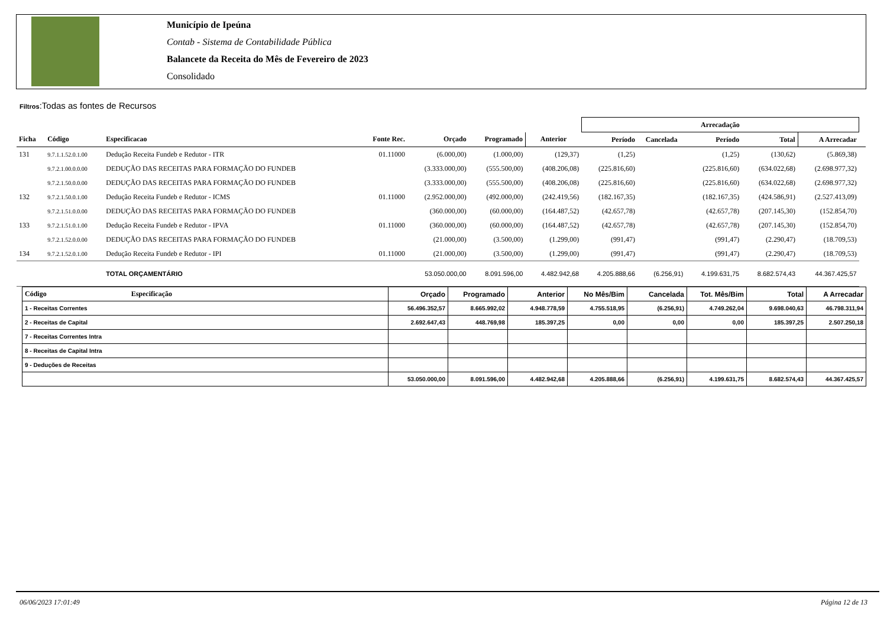Município de Ipeúna
Contab - Sistema de Contabilidade Pública
Balancete da Receita do Mês de Fevereiro de 2023
Consolidado
Filtros:Todas as fontes de Recursos
| | | | | | | | Arrecadação | | | | | |
| --- | --- | --- | --- | --- | --- | --- | --- | --- | --- | --- | --- | --- |
| Ficha | Código | Especificacao | Fonte Rec. | Orçado | Programado | Anterior | Período | Cancelada | Período | Total | A Arrecadar | |
| 131 | 9.7.1.1.52.0.1.00 | Dedução Receita Fundeb e Redutor - ITR | 01.11000 | (6.000,00) | (1.000,00) | (129,37) | (1,25) | | (1,25) | (130,62) | (5.869,38) | |
| | 9.7.2.1.00.0.0.00 | DEDUÇÃO DAS RECEITAS PARA FORMAÇÃO DO FUNDEB | | (3.333.000,00) | (555.500,00) | (408.206,08) | (225.816,60) | | (225.816,60) | (634.022,68) | (2.698.977,32) | |
| | 9.7.2.1.50.0.0.00 | DEDUÇÃO DAS RECEITAS PARA FORMAÇÃO DO FUNDEB | | (3.333.000,00) | (555.500,00) | (408.206,08) | (225.816,60) | | (225.816,60) | (634.022,68) | (2.698.977,32) | |
| 132 | 9.7.2.1.50.0.1.00 | Dedução Receita Fundeb e Redutor - ICMS | 01.11000 | (2.952.000,00) | (492.000,00) | (242.419,56) | (182.167,35) | | (182.167,35) | (424.586,91) | (2.527.413,09) | |
| | 9.7.2.1.51.0.0.00 | DEDUÇÃO DAS RECEITAS PARA FORMAÇÃO DO FUNDEB | | (360.000,00) | (60.000,00) | (164.487,52) | (42.657,78) | | (42.657,78) | (207.145,30) | (152.854,70) | |
| 133 | 9.7.2.1.51.0.1.00 | Dedução Receita Fundeb e Redutor - IPVA | 01.11000 | (360.000,00) | (60.000,00) | (164.487,52) | (42.657,78) | | (42.657,78) | (207.145,30) | (152.854,70) | |
| | 9.7.2.1.52.0.0.00 | DEDUÇÃO DAS RECEITAS PARA FORMAÇÃO DO FUNDEB | | (21.000,00) | (3.500,00) | (1.299,00) | (991,47) | | (991,47) | (2.290,47) | (18.709,53) | |
| 134 | 9.7.2.1.52.0.1.00 | Dedução Receita Fundeb e Redutor - IPI | 01.11000 | (21.000,00) | (3.500,00) | (1.299,00) | (991,47) | | (991,47) | (2.290,47) | (18.709,53) | |
| | | TOTAL ORÇAMENTÁRIO | | 53.050.000,00 | 8.091.596,00 | 4.482.942,68 | 4.205.888,66 | (6.256,91) | 4.199.631,75 | 8.682.574,43 | 44.367.425,57 | |
| Código Especificação | Orçado | Programado | Anterior | No Mês/Bim | Cancelada | Tot. Mês/Bim | Total | A Arrecadar |
| --- | --- | --- | --- | --- | --- | --- | --- | --- |
| 1 - Receitas Correntes | 56.496.352,57 | 8.665.992,02 | 4.948.778,59 | 4.755.518,95 | (6.256,91) | 4.749.262,04 | 9.698.040,63 | 46.798.311,94 |
| 2 - Receitas de Capital | 2.692.647,43 | 448.769,98 | 185.397,25 | 0,00 | 0,00 | 0,00 | 185.397,25 | 2.507.250,18 |
| 7 - Receitas Correntes Intra | | | | | | | | |
| 8 - Receitas de Capital Intra | | | | | | | | |
| 9 - Deduções de Receitas | | | | | | | | |
| | 53.050.000,00 | 8.091.596,00 | 4.482.942,68 | 4.205.888,66 | (6.256,91) | 4.199.631,75 | 8.682.574,43 | 44.367.425,57 |
06/06/2023 17:01:49 Página 12 de 13